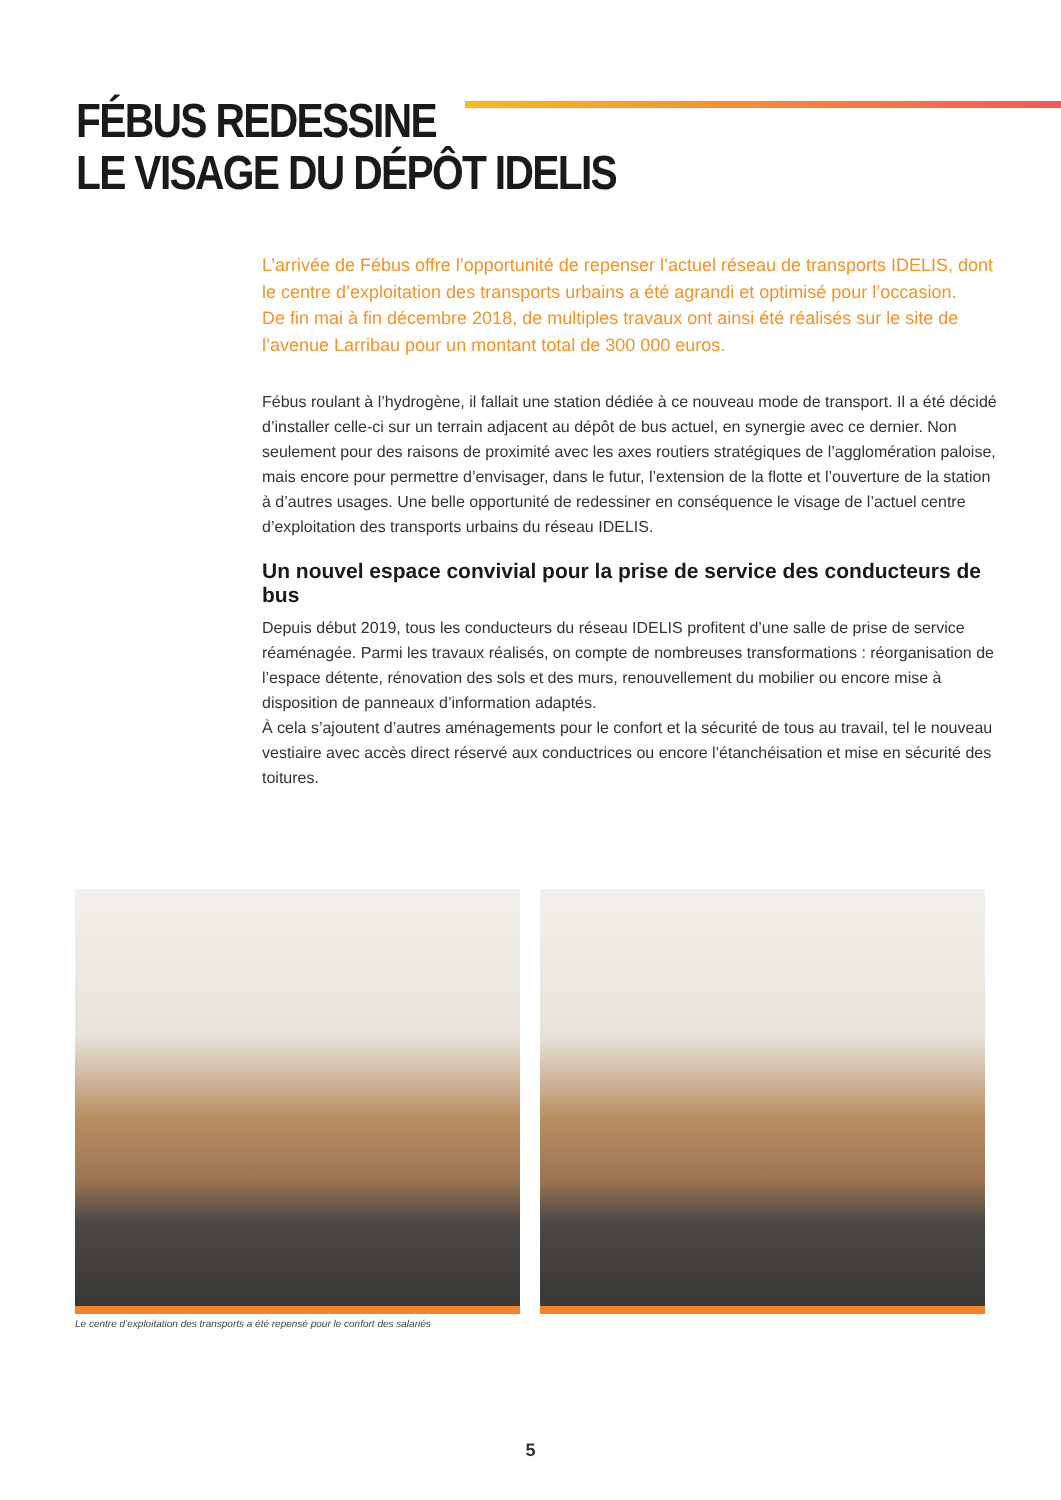FÉBUS REDESSINE
LE VISAGE DU DÉPÔT IDELIS
L’arrivée de Fébus offre l’opportunité de repenser l’actuel réseau de transports IDELIS, dont le centre d’exploitation des transports urbains a été agrandi et optimisé pour l’occasion.
De fin mai à fin décembre 2018, de multiples travaux ont ainsi été réalisés sur le site de l’avenue Larribau pour un montant total de 300 000 euros.
Fébus roulant à l’hydrogène, il fallait une station dédiée à ce nouveau mode de transport. Il a été décidé d’installer celle-ci sur un terrain adjacent au dépôt de bus actuel, en synergie avec ce dernier. Non seulement pour des raisons de proximité avec les axes routiers stratégiques de l’agglomération paloise, mais encore pour permettre d’envisager, dans le futur, l’extension de la flotte et l’ouverture de la station à d’autres usages. Une belle opportunité de redessiner en conséquence le visage de l’actuel centre d’exploitation des transports urbains du réseau IDELIS.
Un nouvel espace convivial pour la prise de service des conducteurs de bus
Depuis début 2019, tous les conducteurs du réseau IDELIS profitent d’une salle de prise de service réaménagée. Parmi les travaux réalisés, on compte de nombreuses transformations : réorganisation de l’espace détente, rénovation des sols et des murs, renouvellement du mobilier ou encore mise à disposition de panneaux d’information adaptés.
À cela s’ajoutent d’autres aménagements pour le confort et la sécurité de tous au travail, tel le nouveau vestiaire avec accès direct réservé aux conductrices ou encore l’étanchéisation et mise en sécurité des toitures.
Le centre d’exploitation des transports a été repensé pour le confort des salariés
5